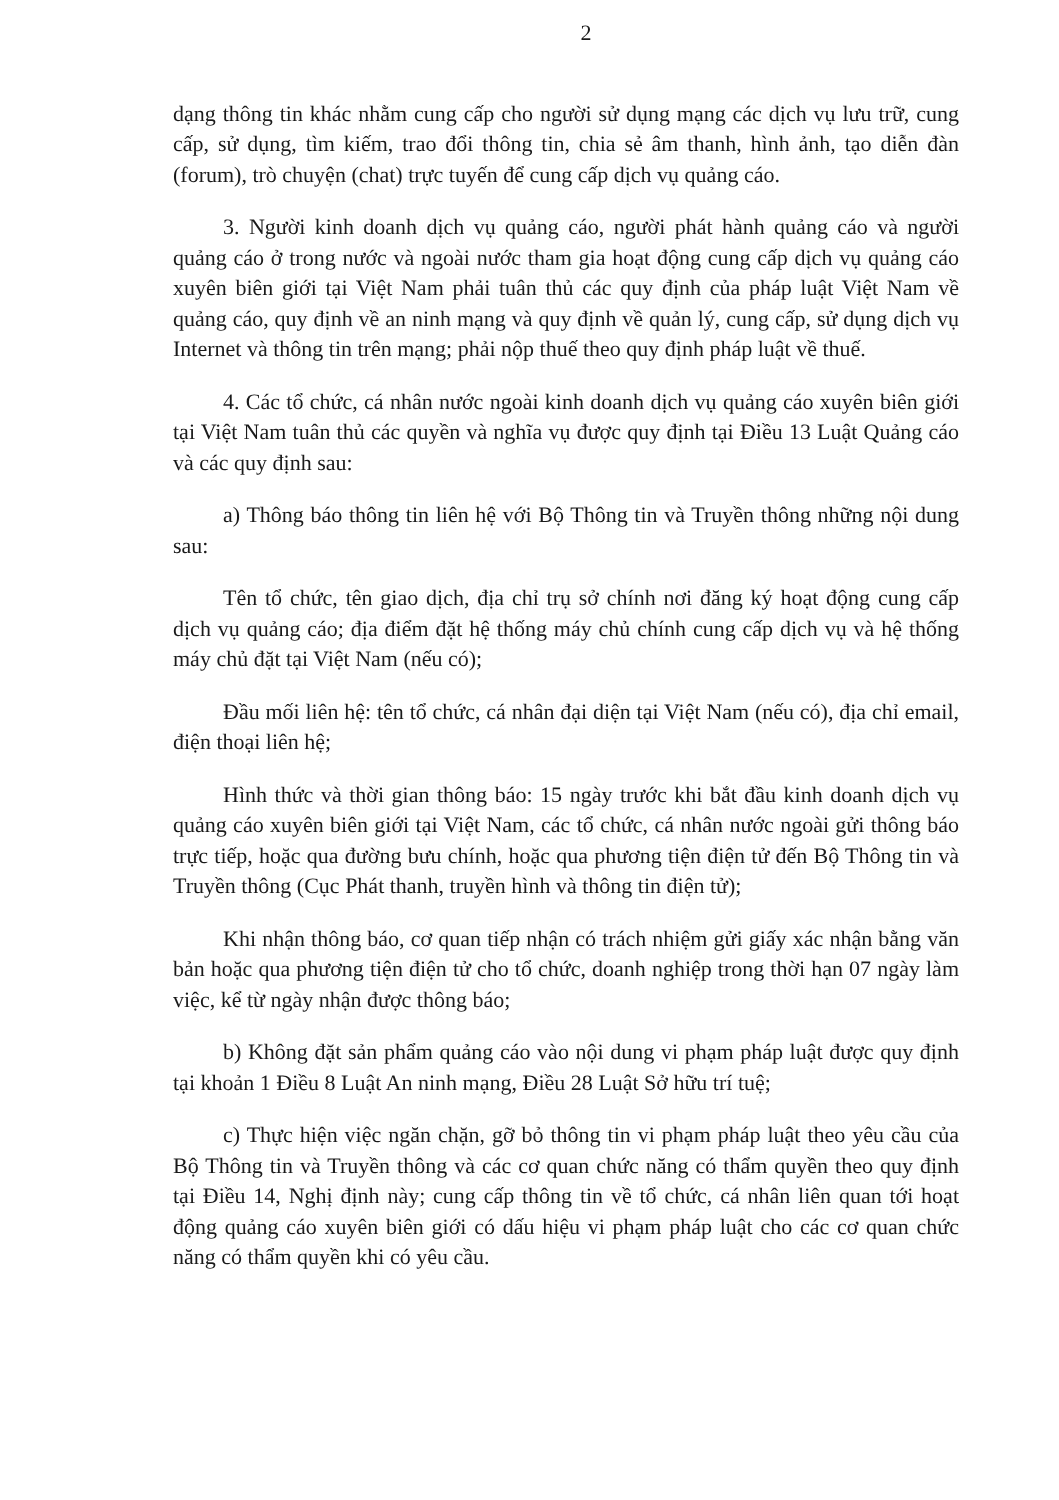2
dạng thông tin khác nhằm cung cấp cho người sử dụng mạng các dịch vụ lưu trữ, cung cấp, sử dụng, tìm kiếm, trao đổi thông tin, chia sẻ âm thanh, hình ảnh, tạo diễn đàn (forum), trò chuyện (chat) trực tuyến để cung cấp dịch vụ quảng cáo.
3. Người kinh doanh dịch vụ quảng cáo, người phát hành quảng cáo và người quảng cáo ở trong nước và ngoài nước tham gia hoạt động cung cấp dịch vụ quảng cáo xuyên biên giới tại Việt Nam phải tuân thủ các quy định của pháp luật Việt Nam về quảng cáo, quy định về an ninh mạng và quy định về quản lý, cung cấp, sử dụng dịch vụ Internet và thông tin trên mạng; phải nộp thuế theo quy định pháp luật về thuế.
4. Các tổ chức, cá nhân nước ngoài kinh doanh dịch vụ quảng cáo xuyên biên giới tại Việt Nam tuân thủ các quyền và nghĩa vụ được quy định tại Điều 13 Luật Quảng cáo và các quy định sau:
a) Thông báo thông tin liên hệ với Bộ Thông tin và Truyền thông những nội dung sau:
Tên tổ chức, tên giao dịch, địa chỉ trụ sở chính nơi đăng ký hoạt động cung cấp dịch vụ quảng cáo; địa điểm đặt hệ thống máy chủ chính cung cấp dịch vụ và hệ thống máy chủ đặt tại Việt Nam (nếu có);
Đầu mối liên hệ: tên tổ chức, cá nhân đại diện tại Việt Nam (nếu có), địa chỉ email, điện thoại liên hệ;
Hình thức và thời gian thông báo: 15 ngày trước khi bắt đầu kinh doanh dịch vụ quảng cáo xuyên biên giới tại Việt Nam, các tổ chức, cá nhân nước ngoài gửi thông báo trực tiếp, hoặc qua đường bưu chính, hoặc qua phương tiện điện tử đến Bộ Thông tin và Truyền thông (Cục Phát thanh, truyền hình và thông tin điện tử);
Khi nhận thông báo, cơ quan tiếp nhận có trách nhiệm gửi giấy xác nhận bằng văn bản hoặc qua phương tiện điện tử cho tổ chức, doanh nghiệp trong thời hạn 07 ngày làm việc, kể từ ngày nhận được thông báo;
b) Không đặt sản phẩm quảng cáo vào nội dung vi phạm pháp luật được quy định tại khoản 1 Điều 8 Luật An ninh mạng, Điều 28 Luật Sở hữu trí tuệ;
c) Thực hiện việc ngăn chặn, gỡ bỏ thông tin vi phạm pháp luật theo yêu cầu của Bộ Thông tin và Truyền thông và các cơ quan chức năng có thẩm quyền theo quy định tại Điều 14, Nghị định này; cung cấp thông tin về tổ chức, cá nhân liên quan tới hoạt động quảng cáo xuyên biên giới có dấu hiệu vi phạm pháp luật cho các cơ quan chức năng có thẩm quyền khi có yêu cầu.